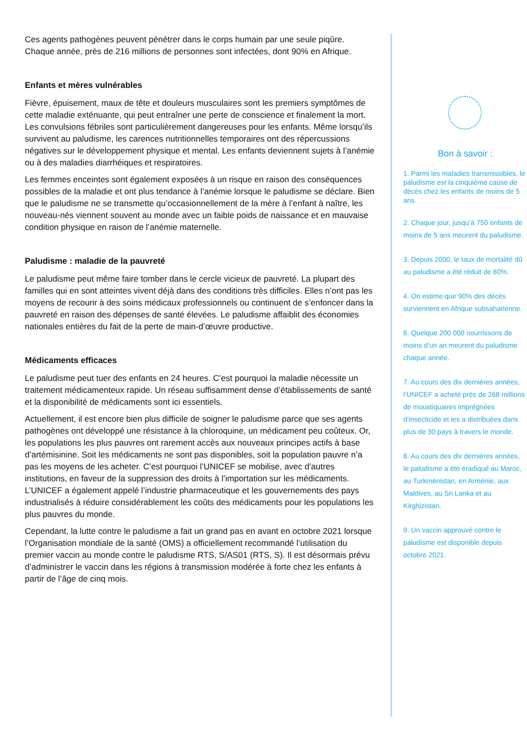Ces agents pathogènes peuvent pénétrer dans le corps humain par une seule piqûre. Chaque année, près de 216 millions de personnes sont infectées, dont 90% en Afrique.
Enfants et mères vulnérables
Fièvre, épuisement, maux de tête et douleurs musculaires sont les premiers symptômes de cette maladie exténuante, qui peut entraîner une perte de conscience et finalement la mort. Les convulsions fébriles sont particulièrement dangereuses pour les enfants. Même lorsqu’ils survivent au paludisme, les carences nutritionnelles temporaires ont des répercussions négatives sur le développement physique et mental. Les enfants deviennent sujets à l’anémie ou à des maladies diarrhéiques et respiratoires.
Les femmes enceintes sont également exposées à un risque en raison des conséquences possibles de la maladie et ont plus tendance à l’anémie lorsque le paludisme se déclare. Bien que le paludisme ne se transmette qu’occasionnellement de la mère à l’enfant à naître, les nouveau-nés viennent souvent au monde avec un faible poids de naissance et en mauvaise condition physique en raison de l’anémie maternelle.
Paludisme : maladie de la pauvreté
Le paludisme peut même faire tomber dans le cercle vicieux de pauvreté. La plupart des familles qui en sont atteintes vivent déjà dans des conditions très difficiles. Elles n’ont pas les moyens de recourir à des soins médicaux professionnels ou continuent de s’enfoncer dans la pauvreté en raison des dépenses de santé élevées. Le paludisme affaiblit des économies nationales entières du fait de la perte de main-d’œuvre productive.
Médicaments efficaces
Le paludisme peut tuer des enfants en 24 heures. C’est pourquoi la maladie nécessite un traitement médicamenteux rapide. Un réseau suffisamment dense d’établissements de santé et la disponibilité de médicaments sont ici essentiels.
Actuellement, il est encore bien plus difficile de soigner le paludisme parce que ses agents pathogènes ont développé une résistance à la chloroquine, un médicament peu coûteux. Or, les populations les plus pauvres ont rarement accès aux nouveaux principes actifs à base d’artémisinine. Soit les médicaments ne sont pas disponibles, soit la population pauvre n’a pas les moyens de les acheter. C’est pourquoi l’UNICEF se mobilise, avec d’autres institutions, en faveur de la suppression des droits à l’importation sur les médicaments. L’UNICEF a également appelé l’industrie pharmaceutique et les gouvernements des pays industrialisés à réduire considérablement les coûts des médicaments pour les populations les plus pauvres du monde.
Cependant, la lutte contre le paludisme a fait un grand pas en avant en octobre 2021 lorsque l’Organisation mondiale de la santé (OMS) a officiellement recommandé l’utilisation du premier vaccin au monde contre le paludisme RTS, S/AS01 (RTS, S). Il est désormais prévu d’administrer le vaccin dans les régions à transmission modérée à forte chez les enfants à partir de l’âge de cinq mois.
Bon à savoir :
1. Parmi les maladies transmissibles, le paludisme est la cinquième cause de décès chez les enfants de moins de 5 ans.
2. Chaque jour, jusqu’à 750 enfants de moins de 5 ans meurent du paludisme.
3. Depuis 2000, le taux de mortalité dû au paludisme a été réduit de 60%.
4. On estime que 90% des décès surviennent en Afrique subsaharienne.
6. Quelque 200 000 nourrissons de moins d’un an meurent du paludisme chaque année.
7. Au cours des dix dernières années, l’UNICEF a acheté près de 268 millions de moustiquaires imprégnées d’insecticide et les a distribuées dans plus de 30 pays à travers le monde.
8. Au cours des dix dernières années, le paludisme a été éradiqué au Maroc, au Turkménistan, en Arménie, aux Maldives, au Sri Lanka et au Kirghizistan.
9. Un vaccin approuvé contre le paludisme est disponible depuis octobre 2021.